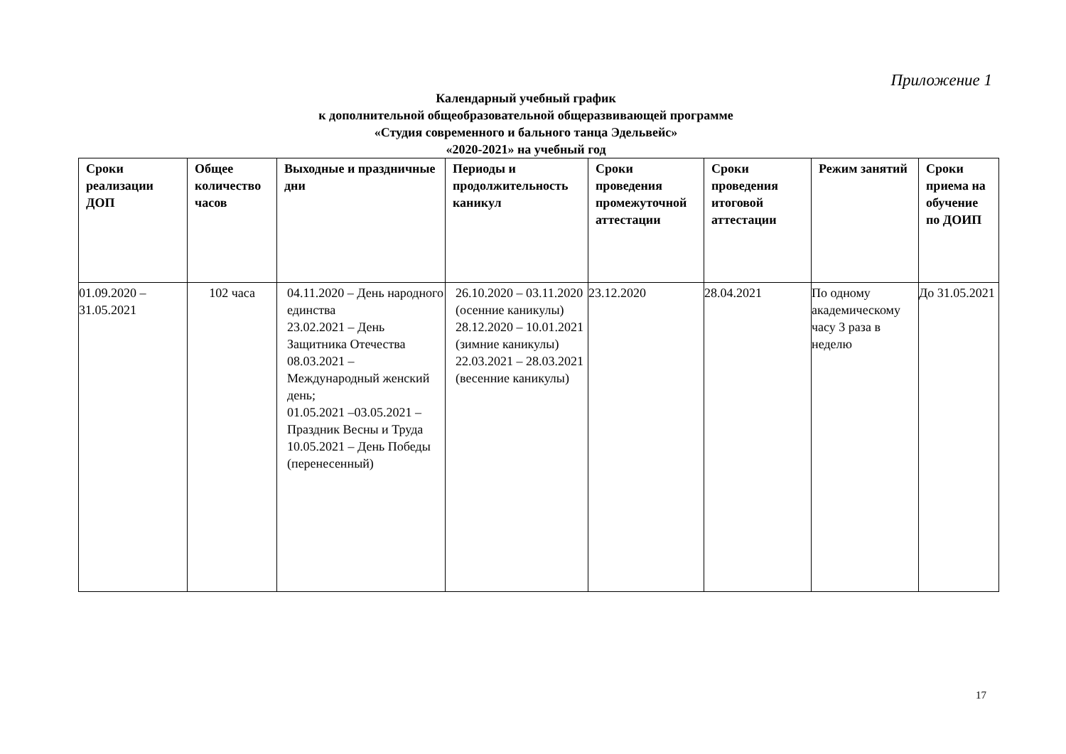Приложение 1
Календарный учебный график
к дополнительной общеобразовательной общеразвивающей программе
«Студия современного и бального танца Эдельвейс»
«2020-2021» на учебный год
| Сроки реализации ДОП | Общее количество часов | Выходные и праздничные дни | Периоды и продолжительность каникул | Сроки проведения промежуточной аттестации | Сроки проведения итоговой аттестации | Режим занятий | Сроки приема на обучение по ДОИП |
| --- | --- | --- | --- | --- | --- | --- | --- |
| 01.09.2020 – 31.05.2021 | 102 часа | 04.11.2020 – День народного единства 23.02.2021 – День Защитника Отечества 08.03.2021 – Международный женский день; 01.05.2021 –03.05.2021 – Праздник Весны и Труда 10.05.2021 – День Победы (перенесенный) | 26.10.2020 – 03.11.2020 (осенние каникулы) 28.12.2020 – 10.01.2021 (зимние каникулы) 22.03.2021 – 28.03.2021 (весенние каникулы) | 23.12.2020 | 28.04.2021 | По одному академическому часу 3 раза в неделю | До 31.05.2021 |
17